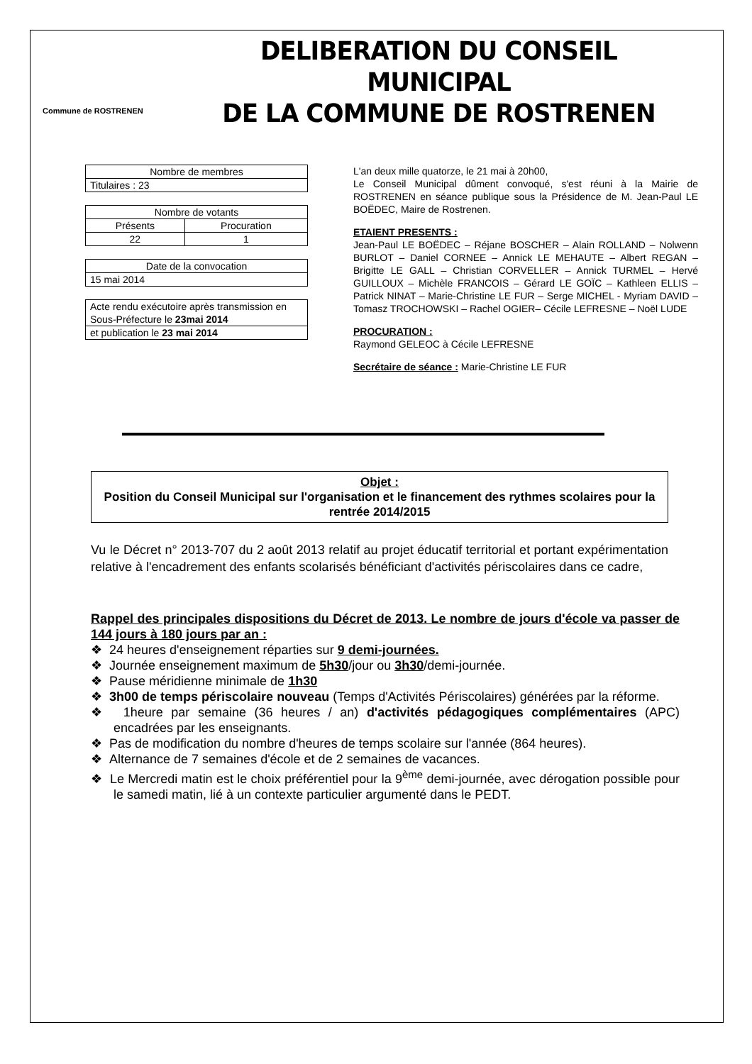Commune de ROSTRENEN
DELIBERATION DU CONSEIL MUNICIPAL
DE LA COMMUNE DE ROSTRENEN
| Nombre de membres |
| Titulaires : 23 |
| Nombre de votants | |
| Présents | Procuration |
| 22 | 1 |
| Date de la convocation |
| 15 mai 2014 |
| Acte rendu exécutoire après transmission en Sous-Préfecture le 23mai 2014 |
| et publication le 23 mai 2014 |
L'an deux mille quatorze, le 21 mai à 20h00,
Le Conseil Municipal dûment convoqué, s'est réuni à la Mairie de ROSTRENEN en séance publique sous la Présidence de M. Jean-Paul LE BOËDEC, Maire de Rostrenen.
ETAIENT PRESENTS :
Jean-Paul LE BOËDEC – Réjane BOSCHER – Alain ROLLAND – Nolwenn BURLOT – Daniel CORNEE – Annick LE MEHAUTE – Albert REGAN – Brigitte LE GALL – Christian CORVELLER – Annick TURMEL – Hervé GUILLOUX – Michèle FRANCOIS – Gérard LE GOÏC – Kathleen ELLIS – Patrick NINAT – Marie-Christine LE FUR – Serge MICHEL - Myriam DAVID – Tomasz TROCHOWSKI – Rachel OGIER– Cécile LEFRESNE – Noël LUDE
PROCURATION :
Raymond GELEOC à Cécile LEFRESNE
Secrétaire de séance : Marie-Christine LE FUR
Objet :
Position du Conseil Municipal sur l'organisation et le financement des rythmes scolaires pour la rentrée 2014/2015
Vu le Décret n° 2013-707 du 2 août 2013 relatif au projet éducatif territorial et portant expérimentation relative à l'encadrement des enfants scolarisés bénéficiant d'activités périscolaires dans ce cadre,
Rappel des principales dispositions du Décret de 2013. Le nombre de jours d'école va passer de 144 jours à 180 jours par an :
❖ 24 heures d'enseignement réparties sur 9 demi-journées.
❖ Journée enseignement maximum de 5h30/jour ou 3h30/demi-journée.
❖ Pause méridienne minimale de 1h30
❖ 3h00 de temps périscolaire nouveau (Temps d'Activités Périscolaires) générées par la réforme.
❖ 1heure par semaine (36 heures / an) d'activités pédagogiques complémentaires (APC) encadrées par les enseignants.
❖ Pas de modification du nombre d'heures de temps scolaire sur l'année (864 heures).
❖ Alternance de 7 semaines d'école et de 2 semaines de vacances.
❖ Le Mercredi matin est le choix préférentiel pour la 9<sup>ème</sup> demi-journée, avec dérogation possible pour le samedi matin, lié à un contexte particulier argumenté dans le PEDT.